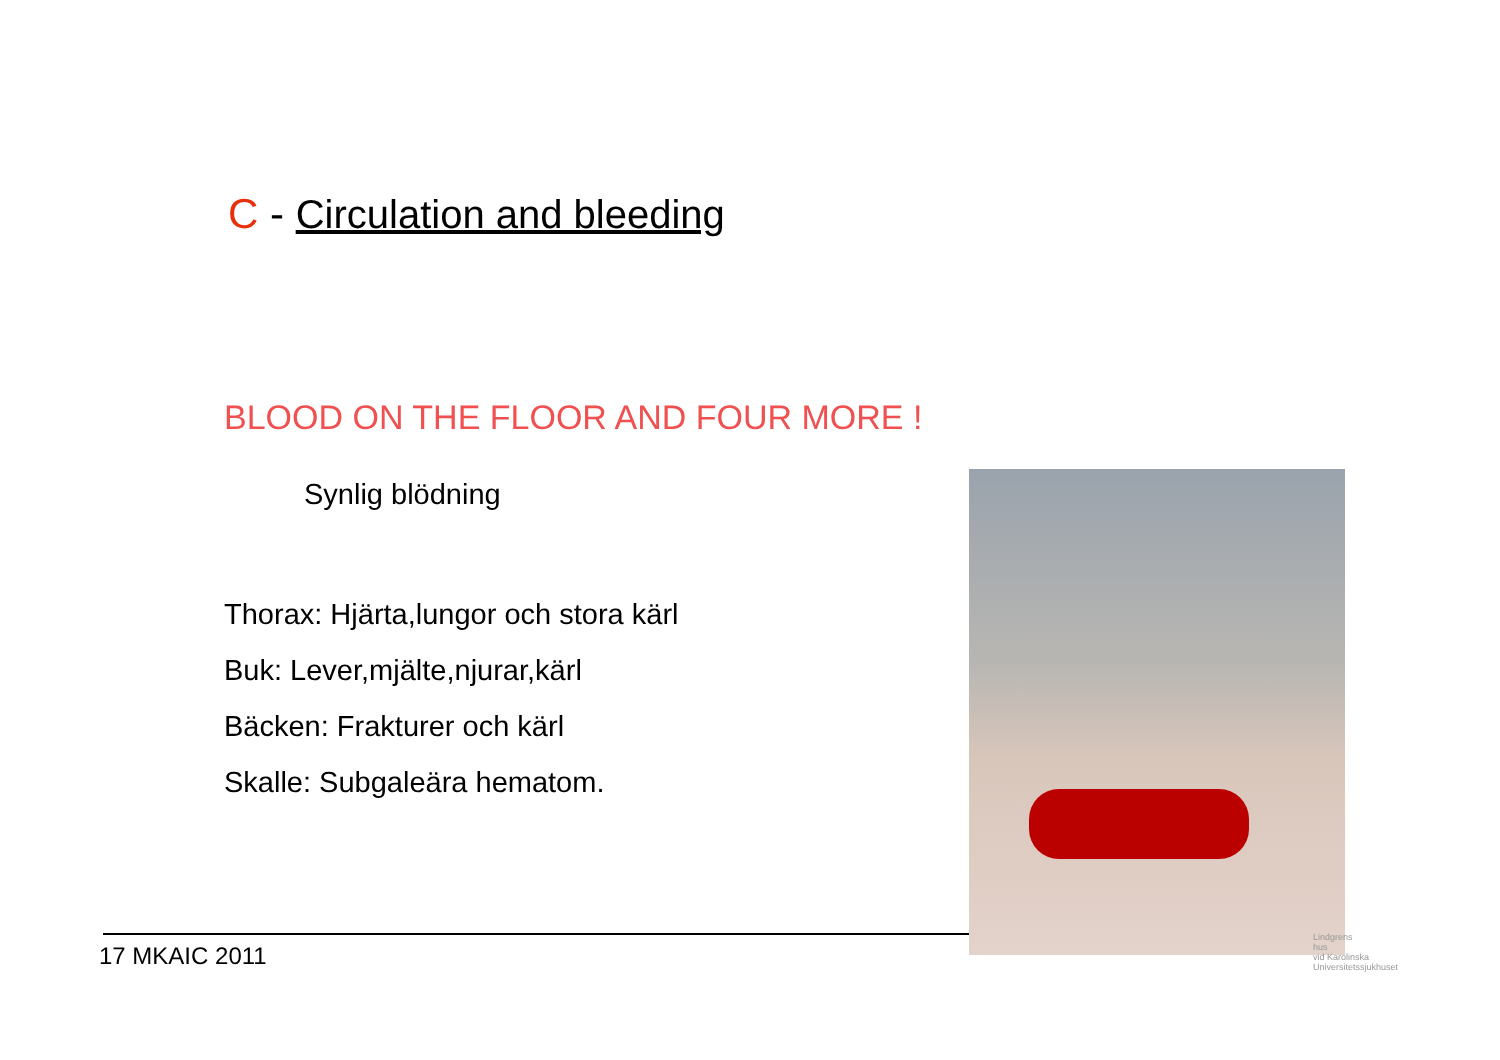C - Circulation and bleeding
BLOOD ON THE FLOOR AND FOUR MORE !
Synlig blödning
Thorax: Hjärta,lungor och stora kärl
Buk: Lever,mjälte,njurar,kärl
Bäcken: Frakturer och kärl
Skalle: Subgaleära hematom.
17 MKAIC 2011
Lindgrens
hus
vid Karolinska
Universitetssjukhuset